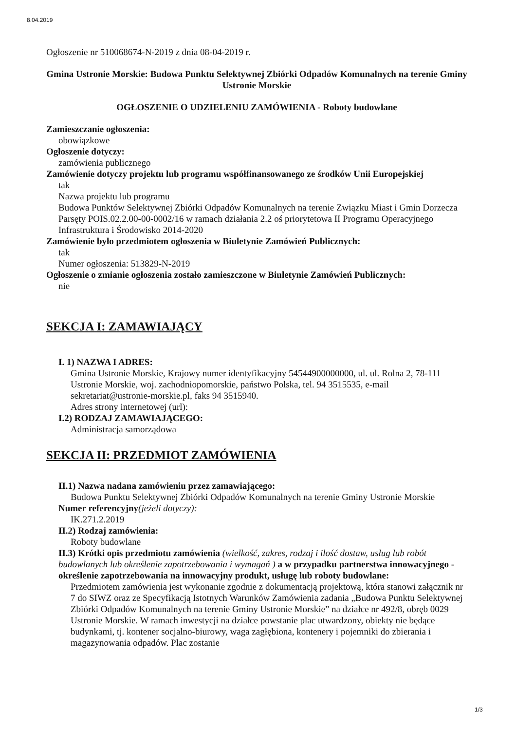8.04.2019
Ogłoszenie nr 510068674-N-2019 z dnia 08-04-2019 r.
Gmina Ustronie Morskie: Budowa Punktu Selektywnej Zbiórki Odpadów Komunalnych na terenie Gminy Ustronie Morskie
OGŁOSZENIE O UDZIELENIU ZAMÓWIENIA - Roboty budowlane
Zamieszczanie ogłoszenia:
obowiązkowe
Ogłoszenie dotyczy:
zamówienia publicznego
Zamówienie dotyczy projektu lub programu współfinansowanego ze środków Unii Europejskiej
tak
Nazwa projektu lub programu
Budowa Punktów Selektywnej Zbiórki Odpadów Komunalnych na terenie Związku Miast i Gmin Dorzecza Parsęty POIS.02.2.00-00-0002/16 w ramach działania 2.2 oś priorytetowa II Programu Operacyjnego Infrastruktura i Środowisko 2014-2020
Zamówienie było przedmiotem ogłoszenia w Biuletynie Zamówień Publicznych:
tak
Numer ogłoszenia: 513829-N-2019
Ogłoszenie o zmianie ogłoszenia zostało zamieszczone w Biuletynie Zamówień Publicznych:
nie
SEKCJA I: ZAMAWIAJĄCY
I. 1) NAZWA I ADRES:
Gmina Ustronie Morskie, Krajowy numer identyfikacyjny 54544900000000, ul. ul. Rolna 2, 78-111 Ustronie Morskie, woj. zachodniopomorskie, państwo Polska, tel. 94 3515535, e-mail sekretariat@ustronie-morskie.pl, faks 94 3515940.
Adres strony internetowej (url):
I.2) RODZAJ ZAMAWIAJĄCEGO:
Administracja samorządowa
SEKCJA II: PRZEDMIOT ZAMÓWIENIA
II.1) Nazwa nadana zamówieniu przez zamawiającego:
Budowa Punktu Selektywnej Zbiórki Odpadów Komunalnych na terenie Gminy Ustronie Morskie
Numer referencyjny(jeżeli dotyczy):
IK.271.2.2019
II.2) Rodzaj zamówienia:
Roboty budowlane
II.3) Krótki opis przedmiotu zamówienia (wielkość, zakres, rodzaj i ilość dostaw, usług lub robót budowlanych lub określenie zapotrzebowania i wymagań ) a w przypadku partnerstwa innowacyjnego - określenie zapotrzebowania na innowacyjny produkt, usługę lub roboty budowlane:
Przedmiotem zamówienia jest wykonanie zgodnie z dokumentacją projektową, która stanowi załącznik nr 7 do SIWZ oraz ze Specyfikacją Istotnych Warunków Zamówienia zadania „Budowa Punktu Selektywnej Zbiórki Odpadów Komunalnych na terenie Gminy Ustronie Morskie” na działce nr 492/8, obręb 0029 Ustronie Morskie. W ramach inwestycji na działce powstanie plac utwardzony, obiekty nie będące budynkami, tj. kontener socjalno-biurowy, waga zagłębiona, kontenery i pojemniki do zbierania i magazynowania odpadów. Plac zostanie
1/3